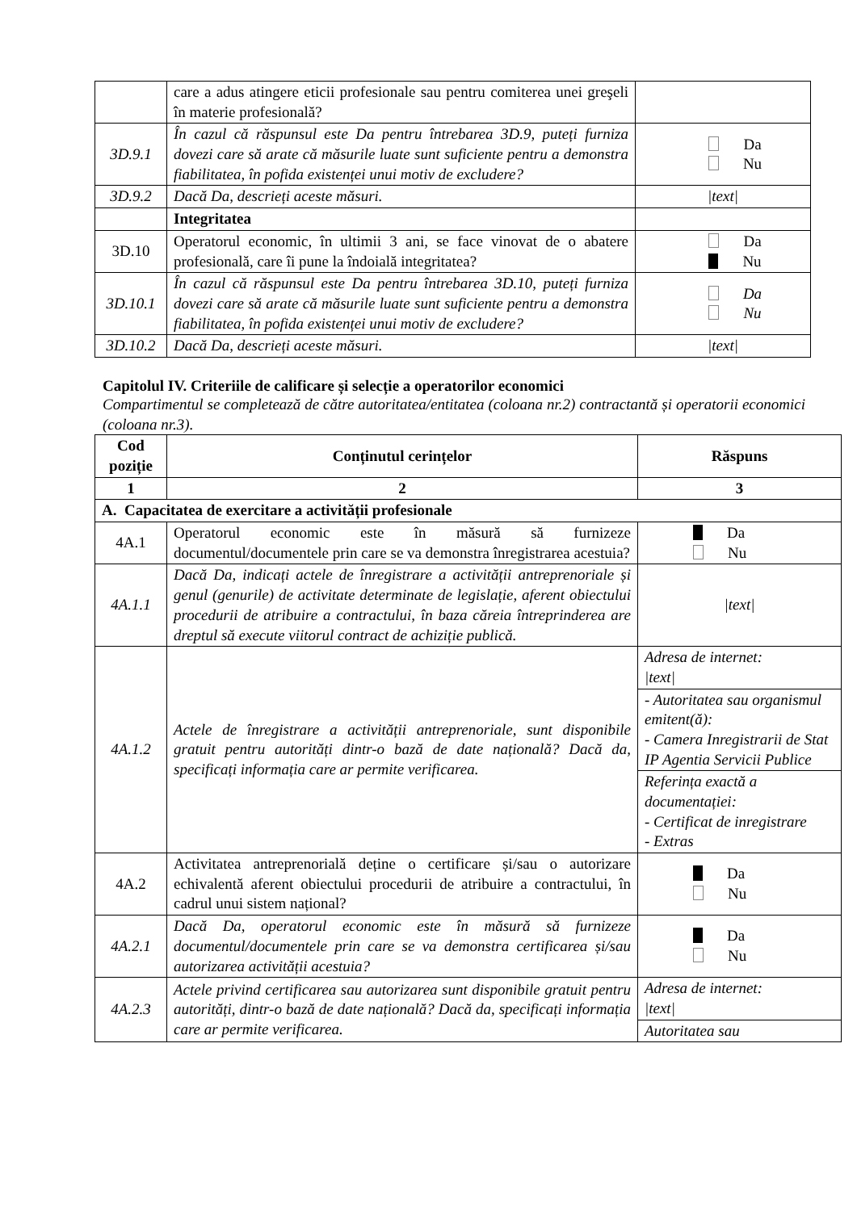| | care a adus atingere eticii profesionale sau pentru comiterea unei greşeli în materie profesională? | |
| 3D.9.1 | În cazul că răspunsul este Da pentru întrebarea 3D.9, puteți furniza dovezi care să arate că măsurile luate sunt suficiente pentru a demonstra fiabilitatea, în pofida existenței unui motiv de excludere? | Da Nu |
| 3D.9.2 | Dacă Da, descrieți aceste măsuri. | /text/ |
| | Integritatea | |
| 3D.10 | Operatorul economic, în ultimii 3 ani, se face vinovat de o abatere profesională, care îi pune la îndoială integritatea? | Da Nu |
| 3D.10.1 | În cazul că răspunsul este Da pentru întrebarea 3D.10, puteți furniza dovezi care să arate că măsurile luate sunt suficiente pentru a demonstra fiabilitatea, în pofida existenței unui motiv de excludere? | Da Nu |
| 3D.10.2 | Dacă Da, descrieți aceste măsuri. | /text/ |
Capitolul IV. Criteriile de calificare și selecție a operatorilor economici
Compartimentul se completează de către autoritatea/entitatea (coloana nr.2) contractantă și operatorii economici (coloana nr.3).
| Cod poziție | Conținutul cerințelor | Răspuns |
| --- | --- | --- |
| 1 | 2 | 3 |
| A. Capacitatea de exercitare a activității profesionale | | |
| 4A.1 | Operatorul economic este în măsură să furnizeze documentul/documentele prin care se va demonstra înregistrarea acestuia? | Da Nu |
| 4A.1.1 | Dacă Da, indicați actele de înregistrare a activității antreprenoriale și genul (genurile) de activitate determinate de legislație, aferent obiectului procedurii de atribuire a contractului, în baza căreia întreprinderea are dreptul să execute viitorul contract de achiziție publică. | /text/ |
| 4A.1.2 | Actele de înregistrare a activității antreprenoriale, sunt disponibile gratuit pentru autorități dintr-o bază de date națională? Dacă da, specificați informația care ar permite verificarea. | Adresa de internet: /text/ - Autoritatea sau organismul emitent(ă): - Camera Inregistrarii de Stat IP Agentia Servicii Publice Referința exactă a documentației: - Certificat de inregistrare - Extras |
| 4A.2 | Activitatea antreprenorială deține o certificare și/sau o autorizare echivalentă aferent obiectului procedurii de atribuire a contractului, în cadrul unui sistem național? | Da Nu |
| 4A.2.1 | Dacă Da, operatorul economic este în măsură să furnizeze documentul/documentele prin care se va demonstra certificarea și/sau autorizarea activității acestuia? | Da Nu |
| 4A.2.3 | Actele privind certificarea sau autorizarea sunt disponibile gratuit pentru autorități, dintr-o bază de date națională? Dacă da, specificați informația care ar permite verificarea. | Adresa de internet: /text/ Autoritatea sau |